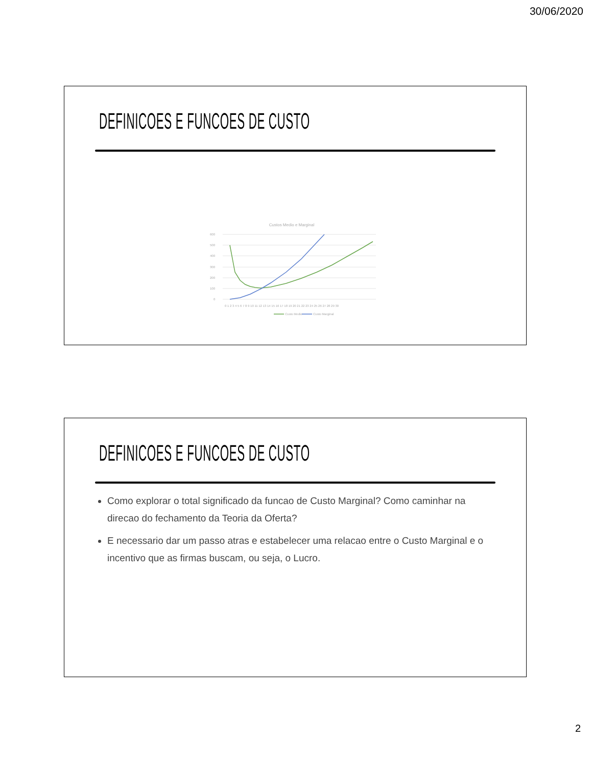30/06/2020
DEFINICOES E FUNCOES DE CUSTO
Custos Medio e Marginal
600
500
400
300
200
100
0
0 1 2 3 4 5 6 7 8 9 10 11 12 13 14 15 16 17 18 19 20 21 22 23 24 25 26 27 28 29 30
Custo Medio
Custo Marginal
DEFINICOES E FUNCOES DE CUSTO
Como explorar o total significado da funcao de Custo Marginal? Como caminhar na direcao do fechamento da Teoria da Oferta?
E necessario dar um passo atras e estabelecer uma relacao entre o Custo Marginal e o incentivo que as firmas buscam, ou seja, o Lucro.
2